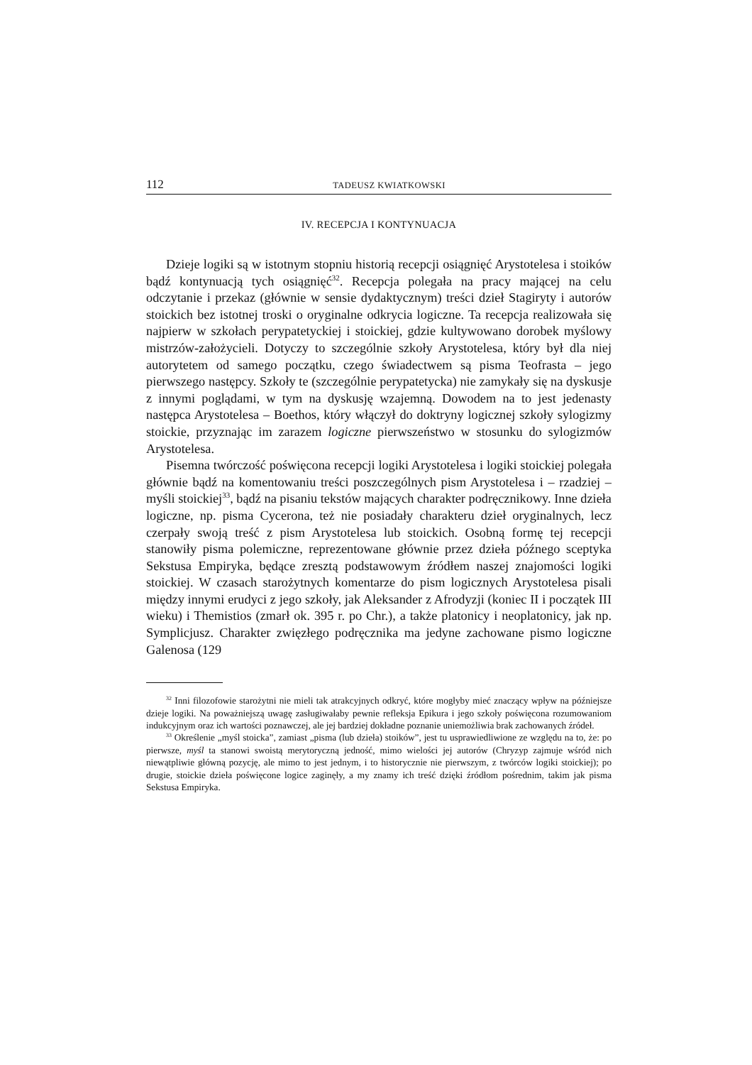112 TADEUSZ KWIATKOWSKI
IV. RECEPCJA I KONTYNUACJA
Dzieje logiki są w istotnym stopniu historią recepcji osiągnięć Arystotelesa i stoików bądź kontynuacją tych osiągnięć<sup>32</sup>. Recepcja polegała na pracy mającej na celu odczytanie i przekaz (głównie w sensie dydaktycznym) treści dzieł Stagiryty i autorów stoickich bez istotnej troski o oryginalne odkrycia logiczne. Ta recepcja realizowała się najpierw w szkołach perypatetyckiej i stoickiej, gdzie kultywowano dorobek myślowy mistrzów-założycieli. Dotyczy to szczególnie szkoły Arystotelesa, który był dla niej autorytetem od samego początku, czego świadectwem są pisma Teofrasta – jego pierwszego następcy. Szkoły te (szczególnie perypatetycka) nie zamykały się na dyskusje z innymi poglądami, w tym na dyskusję wzajemną. Dowodem na to jest jedenasty następca Arystotelesa – Boethos, który włączył do doktryny logicznej szkoły sylogizmy stoickie, przyznając im zarazem logiczne pierwszeństwo w stosunku do sylogizmów Arystotelesa.
Pisemna twórczość poświęcona recepcji logiki Arystotelesa i logiki stoickiej polegała głównie bądź na komentowaniu treści poszczególnych pism Arystotelesa i – rzadziej – myśli stoickiej<sup>33</sup>, bądź na pisaniu tekstów mających charakter podręcznikowy. Inne dzieła logiczne, np. pisma Cycerona, też nie posiadały charakteru dzieł oryginalnych, lecz czerpały swoją treść z pism Arystotelesa lub stoickich. Osobną formę tej recepcji stanowiły pisma polemiczne, reprezentowane głównie przez dzieła późnego sceptyka Sekstusa Empiryka, będące zresztą podstawowym źródłem naszej znajomości logiki stoickiej. W czasach starożytnych komentarze do pism logicznych Arystotelesa pisali między innymi erudyci z jego szkoły, jak Aleksander z Afrodyzji (koniec II i początek III wieku) i Themistios (zmarł ok. 395 r. po Chr.), a także platonicy i neoplatonicy, jak np. Symplicjusz. Charakter zwięzłego podręcznika ma jedyne zachowane pismo logiczne Galenosa (129
<sup>32</sup> Inni filozofowie starożytni nie mieli tak atrakcyjnych odkryć, które mogłyby mieć znaczący wpływ na późniejsze dzieje logiki. Na poważniejszą uwagę zasługiwałaby pewnie refleksja Epikura i jego szkoły poświęcona rozumowaniom indukcyjnym oraz ich wartości poznawczej, ale jej bardziej dokładne poznanie uniemożliwia brak zachowanych źródeł.
<sup>33</sup> Określenie „myśl stoicka”, zamiast „pisma (lub dzieła) stoików”, jest tu usprawiedliwione ze względu na to, że: po pierwsze, myśl ta stanowi swoistą merytoryczną jedność, mimo wielości jej autorów (Chryzyp zajmuje wśród nich niewątpliwie główną pozycję, ale mimo to jest jednym, i to historycznie nie pierwszym, z twórców logiki stoickiej); po drugie, stoickie dzieła poświęcone logice zaginęły, a my znamy ich treść dzięki źródłom pośrednim, takim jak pisma Sekstusa Empiryka.